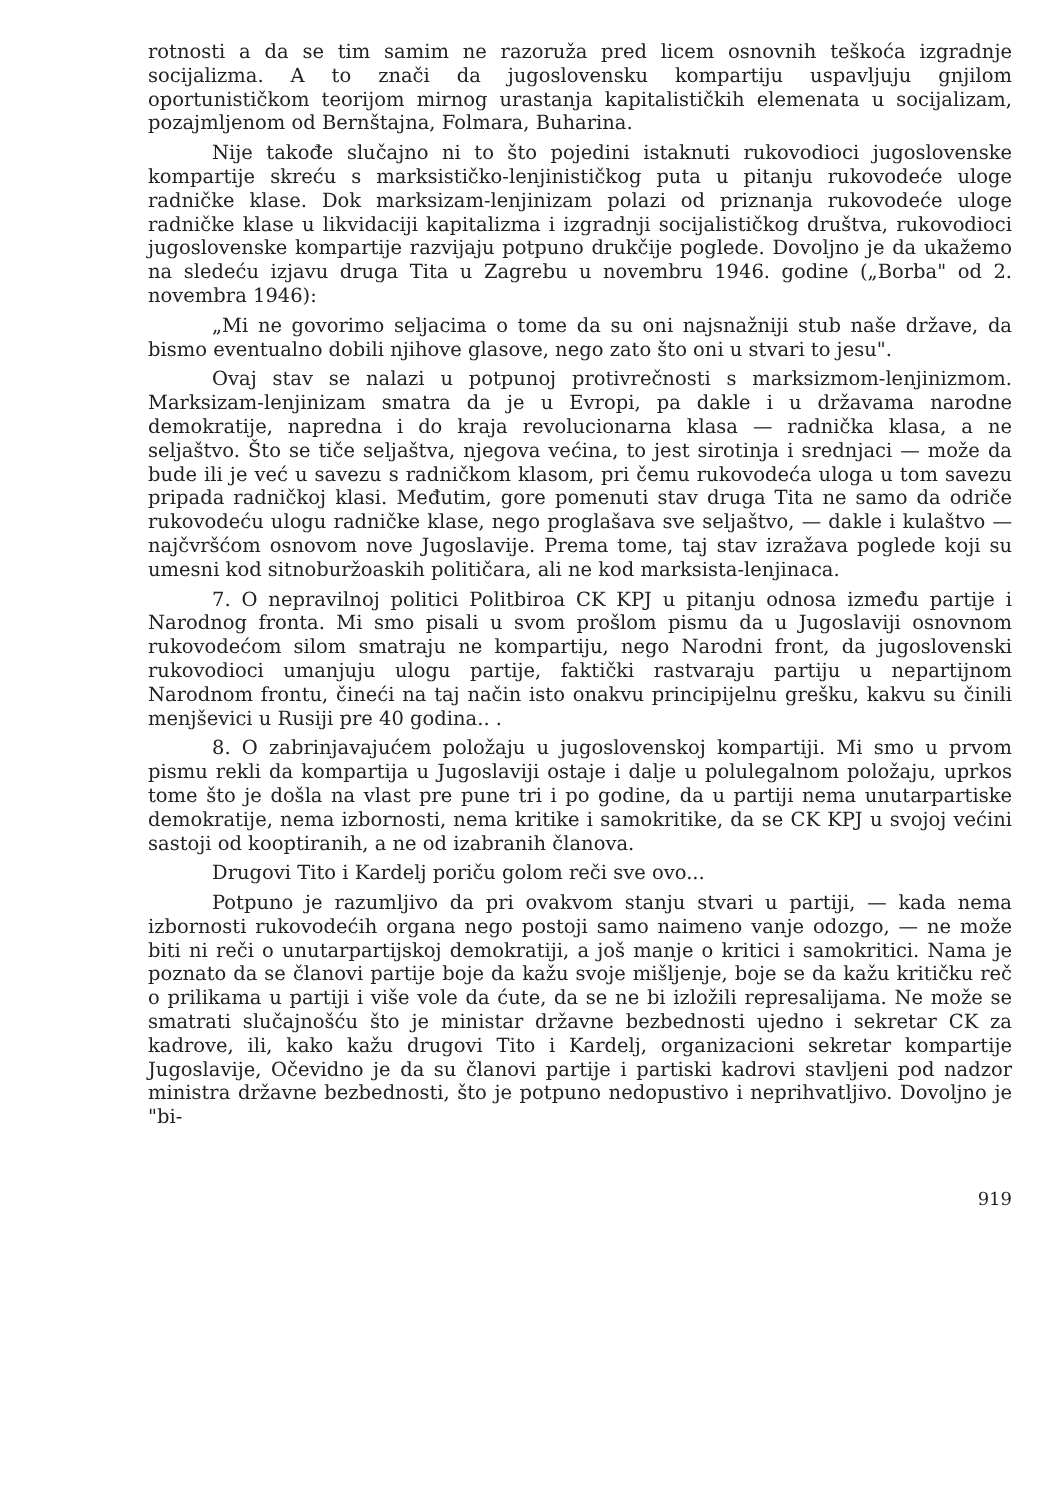rotnosti a da se tim samim ne razoruža pred licem osnovnih teškoća izgradnje socijalizma. A to znači da jugoslovensku kompartiju uspavljuju gnjilom oportunističkom teorijom mirnog urastanja kapitalističkih elemenata u socijalizam, pozajmljenom od Bernštajna, Folmara, Buharina.
Nije takođe slučajno ni to što pojedini istaknuti rukovodioci jugoslovenske kompartije skreću s marksističko-lenjinističkog puta u pitanju rukovodeće uloge radničke klase. Dok marksizam-lenjinizam polazi od priznanja rukovodeće uloge radničke klase u likvidaciji kapitalizma i izgradnji socijalističkog društva, rukovodioci jugoslovenske kompartije razvijaju potpuno drukčije poglede. Dovoljno je da ukažemo na sledeću izjavu druga Tita u Zagrebu u novembru 1946. godine („Borba" od 2. novembra 1946):
„Mi ne govorimo seljacima o tome da su oni najsnažniji stub naše države, da bismo eventualno dobili njihove glasove, nego zato što oni u stvari to jesu".
Ovaj stav se nalazi u potpunoj protivrečnosti s marksizmom-lenjinizmom. Marksizam-lenjinizam smatra da je u Evropi, pa dakle i u državama narodne demokratije, napredna i do kraja revolucionarna klasa — radnička klasa, a ne seljaštvo. Što se tiče seljaštva, njegova većina, to jest sirotinja i srednjaci — može da bude ili je već u savezu s radničkom klasom, pri čemu rukovodeća uloga u tom savezu pripada radničkoj klasi. Međutim, gore pomenuti stav druga Tita ne samo da odriče rukovodeću ulogu radničke klase, nego proglašava sve seljaštvo, — dakle i kulaštvo — najčvršćom osnovom nove Jugoslavije. Prema tome, taj stav izražava poglede koji su umesni kod sitnoburžoaskih političara, ali ne kod marksista-lenjinaca.
7. O nepravilnoj politici Politbiroa CK KPJ u pitanju odnosa između partije i Narodnog fronta. Mi smo pisali u svom prošlom pismu da u Jugoslaviji osnovnom rukovodećom silom smatraju ne kompartiju, nego Narodni front, da jugoslovenski rukovodioci umanjuju ulogu partije, faktički rastvaraju partiju u nepartijnom Narodnom frontu, čineći na taj način isto onakvu principijelnu grešku, kakvu su činili menjševici u Rusiji pre 40 godina.. .
8. O zabrinjavajućem položaju u jugoslovenskoj kompartiji. Mi smo u prvom pismu rekli da kompartija u Jugoslaviji ostaje i dalje u polulegalnom položaju, uprkos tome što je došla na vlast pre pune tri i po godine, da u partiji nema unutarpartiske demokratije, nema izbornosti, nema kritike i samokritike, da se CK KPJ u svojoj većini sastoji od kooptiranih, a ne od izabranih članova.
Drugovi Tito i Kardelj poriču golom reči sve ovo...
Potpuno je razumljivo da pri ovakvom stanju stvari u partiji, — kada nema izbornosti rukovodećih organa nego postoji samo naimeno vanje odozgo, — ne može biti ni reči o unutarpartijskoj demokratiji, a još manje o kritici i samokritici. Nama je poznato da se članovi partije boje da kažu svoje mišljenje, boje se da kažu kritičku reč o prilikama u partiji i više vole da ćute, da se ne bi izložili represalijama. Ne može se smatrati slučajnošću što je ministar državne bezbednosti ujedno i sekretar CK za kadrove, ili, kako kažu drugovi Tito i Kardelj, organizacioni sekretar kompartije Jugoslavije, Očevidno je da su članovi partije i partiski kadrovi stavljeni pod nadzor ministra državne bezbednosti, što je potpuno nedopustivo i neprihvatljivo. Dovoljno je "bi-
919